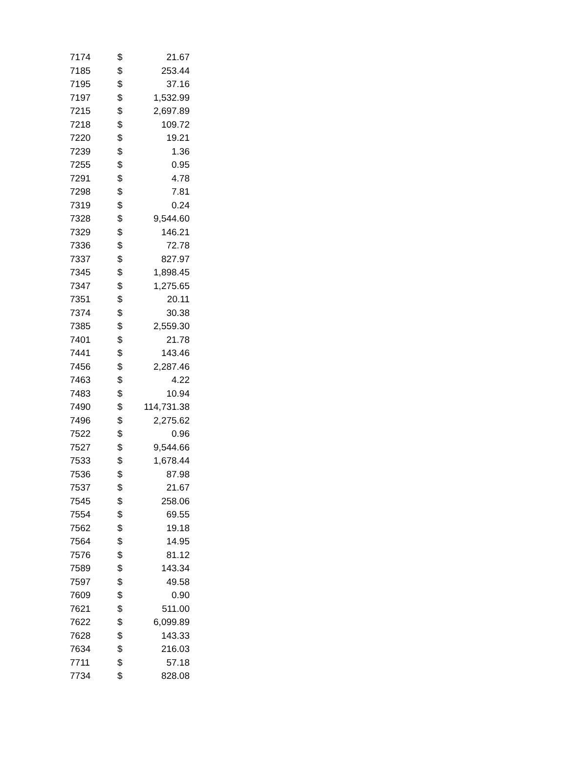| 7174 | $ | 21.67 |
| 7185 | $ | 253.44 |
| 7195 | $ | 37.16 |
| 7197 | $ | 1,532.99 |
| 7215 | $ | 2,697.89 |
| 7218 | $ | 109.72 |
| 7220 | $ | 19.21 |
| 7239 | $ | 1.36 |
| 7255 | $ | 0.95 |
| 7291 | $ | 4.78 |
| 7298 | $ | 7.81 |
| 7319 | $ | 0.24 |
| 7328 | $ | 9,544.60 |
| 7329 | $ | 146.21 |
| 7336 | $ | 72.78 |
| 7337 | $ | 827.97 |
| 7345 | $ | 1,898.45 |
| 7347 | $ | 1,275.65 |
| 7351 | $ | 20.11 |
| 7374 | $ | 30.38 |
| 7385 | $ | 2,559.30 |
| 7401 | $ | 21.78 |
| 7441 | $ | 143.46 |
| 7456 | $ | 2,287.46 |
| 7463 | $ | 4.22 |
| 7483 | $ | 10.94 |
| 7490 | $ | 114,731.38 |
| 7496 | $ | 2,275.62 |
| 7522 | $ | 0.96 |
| 7527 | $ | 9,544.66 |
| 7533 | $ | 1,678.44 |
| 7536 | $ | 87.98 |
| 7537 | $ | 21.67 |
| 7545 | $ | 258.06 |
| 7554 | $ | 69.55 |
| 7562 | $ | 19.18 |
| 7564 | $ | 14.95 |
| 7576 | $ | 81.12 |
| 7589 | $ | 143.34 |
| 7597 | $ | 49.58 |
| 7609 | $ | 0.90 |
| 7621 | $ | 511.00 |
| 7622 | $ | 6,099.89 |
| 7628 | $ | 143.33 |
| 7634 | $ | 216.03 |
| 7711 | $ | 57.18 |
| 7734 | $ | 828.08 |